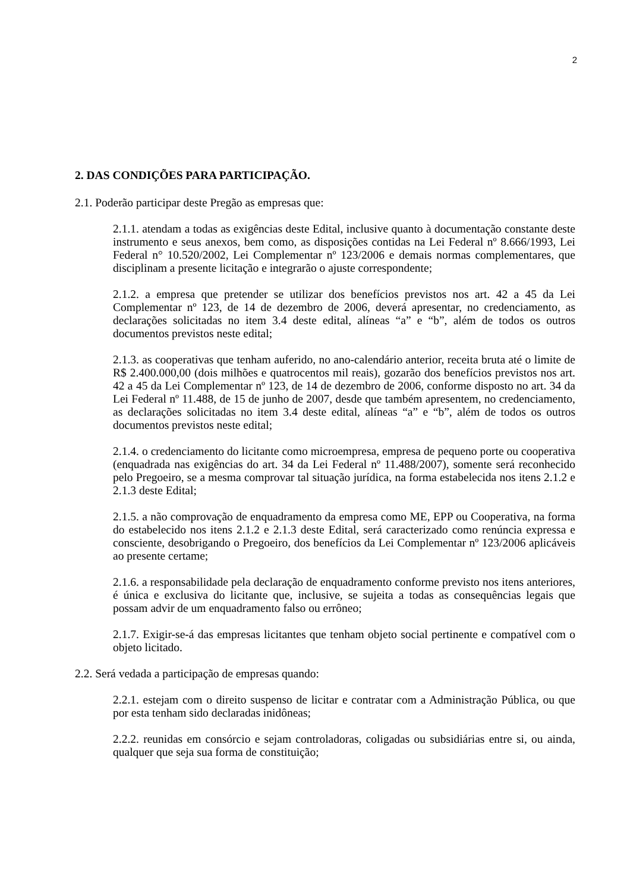2
2. DAS CONDIÇÕES PARA PARTICIPAÇÃO.
2.1. Poderão participar deste Pregão as empresas que:
2.1.1. atendam a todas as exigências deste Edital, inclusive quanto à documentação constante deste instrumento e seus anexos, bem como, as disposições contidas na Lei Federal nº 8.666/1993, Lei Federal n° 10.520/2002, Lei Complementar nº 123/2006 e demais normas complementares, que disciplinam a presente licitação e integrarão o ajuste correspondente;
2.1.2. a empresa que pretender se utilizar dos benefícios previstos nos art. 42 a 45 da Lei Complementar nº 123, de 14 de dezembro de 2006, deverá apresentar, no credenciamento, as declarações solicitadas no item 3.4 deste edital, alíneas “a” e “b”, além de todos os outros documentos previstos neste edital;
2.1.3. as cooperativas que tenham auferido, no ano-calendário anterior, receita bruta até o limite de R$ 2.400.000,00 (dois milhões e quatrocentos mil reais), gozarão dos benefícios previstos nos art. 42 a 45 da Lei Complementar nº 123, de 14 de dezembro de 2006, conforme disposto no art. 34 da Lei Federal nº 11.488, de 15 de junho de 2007, desde que também apresentem, no credenciamento, as declarações solicitadas no item 3.4 deste edital, alíneas “a” e “b”, além de todos os outros documentos previstos neste edital;
2.1.4. o credenciamento do licitante como microempresa, empresa de pequeno porte ou cooperativa (enquadrada nas exigências do art. 34 da Lei Federal nº 11.488/2007), somente será reconhecido pelo Pregoeiro, se a mesma comprovar tal situação jurídica, na forma estabelecida nos itens 2.1.2 e 2.1.3 deste Edital;
2.1.5. a não comprovação de enquadramento da empresa como ME, EPP ou Cooperativa, na forma do estabelecido nos itens 2.1.2 e 2.1.3 deste Edital, será caracterizado como renúncia expressa e consciente, desobrigando o Pregoeiro, dos benefícios da Lei Complementar nº 123/2006 aplicáveis ao presente certame;
2.1.6. a responsabilidade pela declaração de enquadramento conforme previsto nos itens anteriores, é única e exclusiva do licitante que, inclusive, se sujeita a todas as consequências legais que possam advir de um enquadramento falso ou errôneo;
2.1.7. Exigir-se-á das empresas licitantes que tenham objeto social pertinente e compatível com o objeto licitado.
2.2. Será vedada a participação de empresas quando:
2.2.1. estejam com o direito suspenso de licitar e contratar com a Administração Pública, ou que por esta tenham sido declaradas inidôneas;
2.2.2. reunidas em consórcio e sejam controladoras, coligadas ou subsidiárias entre si, ou ainda, qualquer que seja sua forma de constituição;